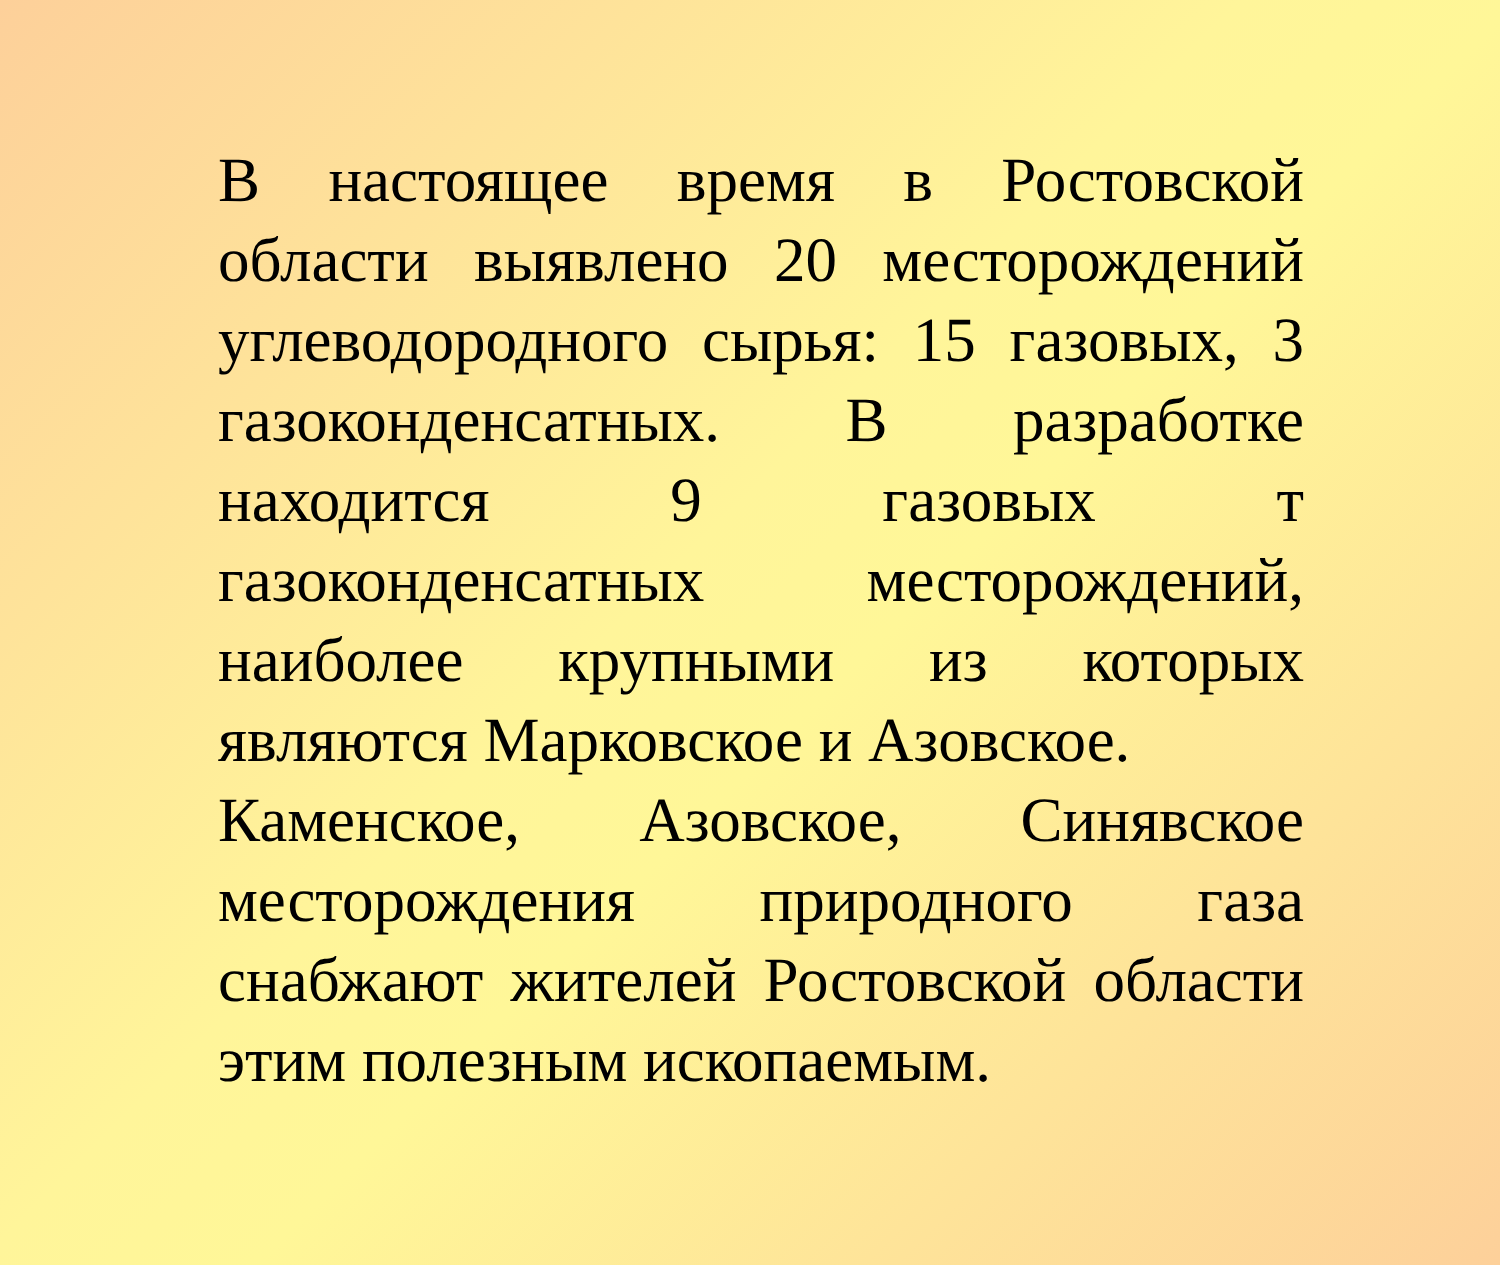В настоящее время в Ростовской области выявлено 20 месторождений углеводородного сырья: 15 газовых, 3 газоконденсатных. В разработке находится 9 газовых т газоконденсатных месторождений, наиболее крупными из которых являются Марковское и Азовское.
Каменское, Азовское, Синявское месторождения природного газа снабжают жителей Ростовской области этим полезным ископаемым.